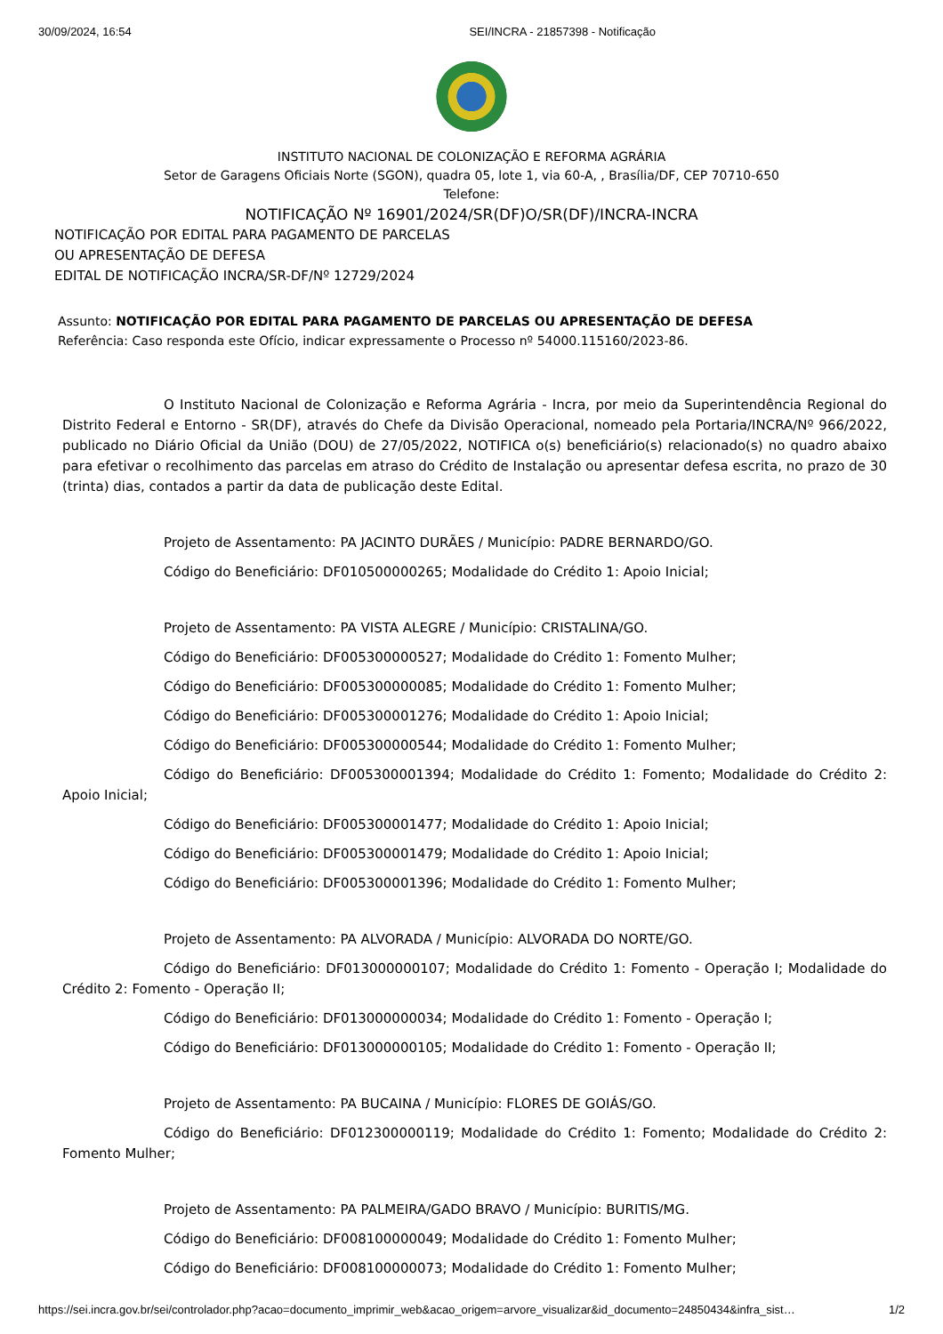30/09/2024, 16:54 SEI/INCRA - 21857398 - Notificação
INSTITUTO NACIONAL DE COLONIZAÇÃO E REFORMA AGRÁRIA
Setor de Garagens Oficiais Norte (SGON), quadra 05, lote 1, via 60-A, , Brasília/DF, CEP 70710-650
Telefone:
NOTIFICAÇÃO Nº 16901/2024/SR(DF)O/SR(DF)/INCRA-INCRA
NOTIFICAÇÃO POR EDITAL PARA PAGAMENTO DE PARCELAS
OU APRESENTAÇÃO DE DEFESA
EDITAL DE NOTIFICAÇÃO INCRA/SR-DF/Nº 12729/2024
Assunto: NOTIFICAÇÃO POR EDITAL PARA PAGAMENTO DE PARCELAS OU APRESENTAÇÃO DE DEFESA
Referência: Caso responda este Ofício, indicar expressamente o Processo nº 54000.115160/2023-86.
O Instituto Nacional de Colonização e Reforma Agrária - Incra, por meio da Superintendência Regional do Distrito Federal e Entorno - SR(DF), através do Chefe da Divisão Operacional, nomeado pela Portaria/INCRA/Nº 966/2022, publicado no Diário Oficial da União (DOU) de 27/05/2022, NOTIFICA o(s) beneficiário(s) relacionado(s) no quadro abaixo para efetivar o recolhimento das parcelas em atraso do Crédito de Instalação ou apresentar defesa escrita, no prazo de 30 (trinta) dias, contados a partir da data de publicação deste Edital.
Projeto de Assentamento: PA JACINTO DURÃES / Município: PADRE BERNARDO/GO.
Código do Beneficiário: DF010500000265; Modalidade do Crédito 1: Apoio Inicial;
Projeto de Assentamento: PA VISTA ALEGRE / Município: CRISTALINA/GO.
Código do Beneficiário: DF005300000527; Modalidade do Crédito 1: Fomento Mulher;
Código do Beneficiário: DF005300000085; Modalidade do Crédito 1: Fomento Mulher;
Código do Beneficiário: DF005300001276; Modalidade do Crédito 1: Apoio Inicial;
Código do Beneficiário: DF005300000544; Modalidade do Crédito 1: Fomento Mulher;
Código do Beneficiário: DF005300001394; Modalidade do Crédito 1: Fomento; Modalidade do Crédito 2: Apoio Inicial;
Código do Beneficiário: DF005300001477; Modalidade do Crédito 1: Apoio Inicial;
Código do Beneficiário: DF005300001479; Modalidade do Crédito 1: Apoio Inicial;
Código do Beneficiário: DF005300001396; Modalidade do Crédito 1: Fomento Mulher;
Projeto de Assentamento: PA ALVORADA / Município: ALVORADA DO NORTE/GO.
Código do Beneficiário: DF013000000107; Modalidade do Crédito 1: Fomento - Operação I; Modalidade do Crédito 2: Fomento - Operação II;
Código do Beneficiário: DF013000000034; Modalidade do Crédito 1: Fomento - Operação I;
Código do Beneficiário: DF013000000105; Modalidade do Crédito 1: Fomento - Operação II;
Projeto de Assentamento: PA BUCAINA / Município: FLORES DE GOIÁS/GO.
Código do Beneficiário: DF012300000119; Modalidade do Crédito 1: Fomento; Modalidade do Crédito 2: Fomento Mulher;
Projeto de Assentamento: PA PALMEIRA/GADO BRAVO / Município: BURITIS/MG.
Código do Beneficiário: DF008100000049; Modalidade do Crédito 1: Fomento Mulher;
Código do Beneficiário: DF008100000073; Modalidade do Crédito 1: Fomento Mulher;
https://sei.incra.gov.br/sei/controlador.php?acao=documento_imprimir_web&acao_origem=arvore_visualizar&id_documento=24850434&infra_sist… 1/2